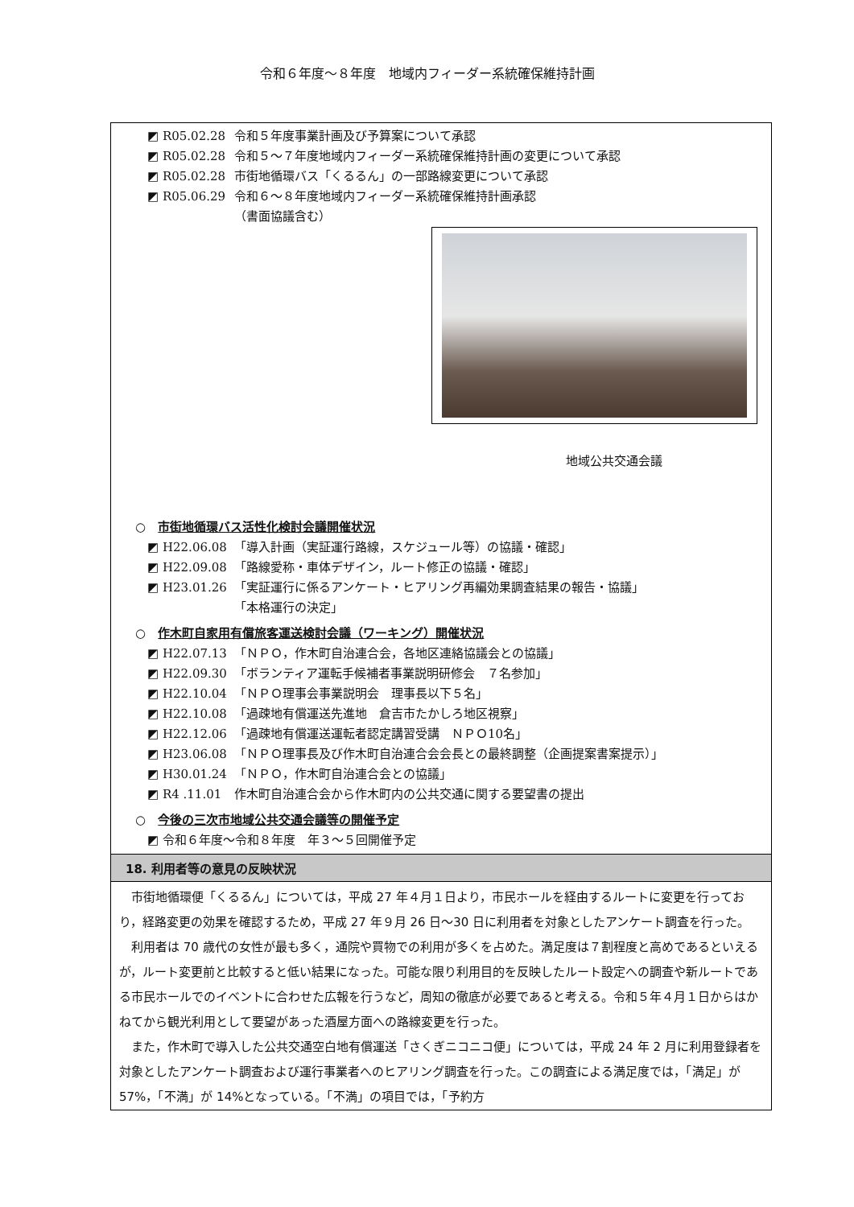令和６年度～８年度　地域内フィーダー系統確保維持計画
◩ R05.02.28 令和５年度事業計画及び予算案について承認
◩ R05.02.28 令和５～７年度地域内フィーダー系統確保維持計画の変更について承認
◩ R05.02.28 市街地循環バス「くるるん」の一部路線変更について承認
◩ R05.06.29 令和６～８年度地域内フィーダー系統確保維持計画承認
（書面協議含む）
地域公共交通会議
○ 市街地循環バス活性化検討会議開催状況
◩ H22.06.08 「導入計画（実証運行路線，スケジュール等）の協議・確認」
◩ H22.09.08 「路線愛称・車体デザイン，ルート修正の協議・確認」
◩ H23.01.26 「実証運行に係るアンケート・ヒアリング再編効果調査結果の報告・協議」
「本格運行の決定」
○ 作木町自家用有償旅客運送検討会議（ワーキング）開催状況
◩ H22.07.13 「ＮＰＯ，作木町自治連合会，各地区連絡協議会との協議」
◩ H22.09.30 「ボランティア運転手候補者事業説明研修会　７名参加」
◩ H22.10.04 「ＮＰＯ理事会事業説明会　理事長以下５名」
◩ H22.10.08 「過疎地有償運送先進地　倉吉市たかしろ地区視察」
◩ H22.12.06 「過疎地有償運送運転者認定講習受講　ＮＰＯ10名」
◩ H23.06.08 「ＮＰＯ理事長及び作木町自治連合会会長との最終調整（企画提案書案提示）」
◩ H30.01.24 「ＮＰＯ，作木町自治連合会との協議」
◩ R4 .11.01 作木町自治連合会から作木町内の公共交通に関する要望書の提出
○ 今後の三次市地域公共交通会議等の開催予定
◩ 令和６年度～令和８年度　年３～５回開催予定
18. 利用者等の意見の反映状況
市街地循環便「くるるん」については，平成 27 年４月１日より，市民ホールを経由するルートに変更を行っており，経路変更の効果を確認するため，平成 27 年９月 26 日～30 日に利用者を対象としたアンケート調査を行った。
利用者は 70 歳代の女性が最も多く，通院や買物での利用が多くを占めた。満足度は７割程度と高めであるといえるが，ルート変更前と比較すると低い結果になった。可能な限り利用目的を反映したルート設定への調査や新ルートである市民ホールでのイベントに合わせた広報を行うなど，周知の徹底が必要であると考える。令和５年４月１日からはかねてから観光利用として要望があった酒屋方面への路線変更を行った。
また，作木町で導入した公共交通空白地有償運送「さくぎニコニコ便」については，平成 24 年 2 月に利用登録者を対象としたアンケート調査および運行事業者へのヒアリング調査を行った。この調査による満足度では，「満足」が 57%，「不満」が 14%となっている。「不満」の項目では，「予約方